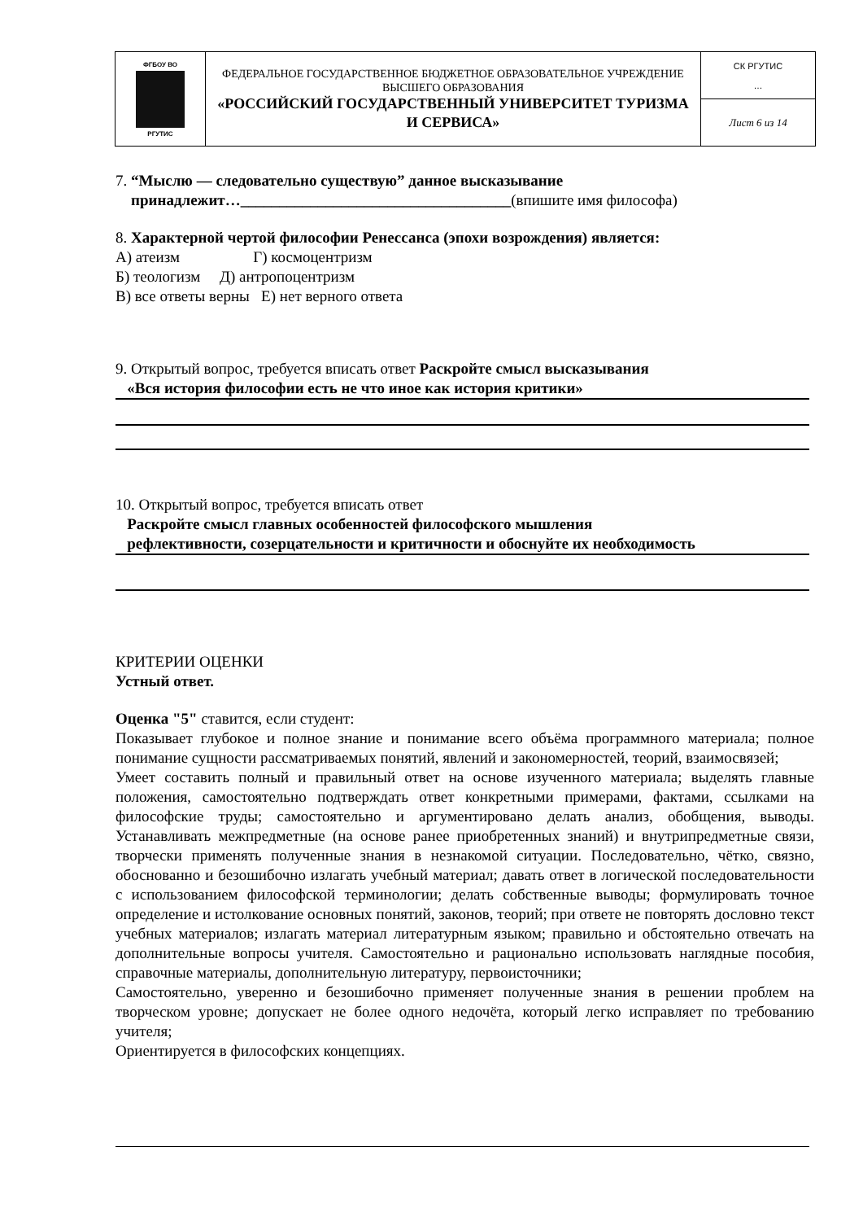| ФГБОУ ВО РГУТИС | ФЕДЕРАЛЬНОЕ ГОСУДАРСТВЕННОЕ БЮДЖЕТНОЕ ОБРАЗОВАТЕЛЬНОЕ УЧРЕЖДЕНИЕ ВЫСШЕГО ОБРАЗОВАНИЯ «РОССИЙСКИЙ ГОСУДАРСТВЕННЫЙ УНИВЕРСИТЕТ ТУРИЗМА И СЕРВИСА» | СК РГУТИС … |
| | | Лист 6 из 14 |
7. “Мыслю — следовательно существую” данное высказывание
принадлежит…___________________________________(впишите имя философа)
8. Характерной чертой философии Ренессанса (эпохи возрождения) является:
А) атеизм Г) космоцентризм
Б) теологизм Д) антропоцентризм
В) все ответы верны Е) нет верного ответа
9. Открытый вопрос, требуется вписать ответ Раскройте смысл высказывания
«Вся история философии есть не что иное как история критики»
10. Открытый вопрос, требуется вписать ответ
Раскройте смысл главных особенностей философского мышления
рефлективности, созерцательности и критичности и обоснуйте их необходимость
КРИТЕРИИ ОЦЕНКИ
Устный ответ.
Оценка "5" ставится, если студент:
Показывает глубокое и полное знание и понимание всего объёма программного материала; полное понимание сущности рассматриваемых понятий, явлений и закономерностей, теорий, взаимосвязей;
Умеет составить полный и правильный ответ на основе изученного материала; выделять главные положения, самостоятельно подтверждать ответ конкретными примерами, фактами, ссылками на философские труды; самостоятельно и аргументировано делать анализ, обобщения, выводы. Устанавливать межпредметные (на основе ранее приобретенных знаний) и внутрипредметные связи, творчески применять полученные знания в незнакомой ситуации. Последовательно, чётко, связно, обоснованно и безошибочно излагать учебный материал; давать ответ в логической последовательности с использованием философской терминологии; делать собственные выводы; формулировать точное определение и истолкование основных понятий, законов, теорий; при ответе не повторять дословно текст учебных материалов; излагать материал литературным языком; правильно и обстоятельно отвечать на дополнительные вопросы учителя. Самостоятельно и рационально использовать наглядные пособия, справочные материалы, дополнительную литературу, первоисточники;
Самостоятельно, уверенно и безошибочно применяет полученные знания в решении проблем на творческом уровне; допускает не более одного недочёта, который легко исправляет по требованию учителя;
Ориентируется в философских концепциях.